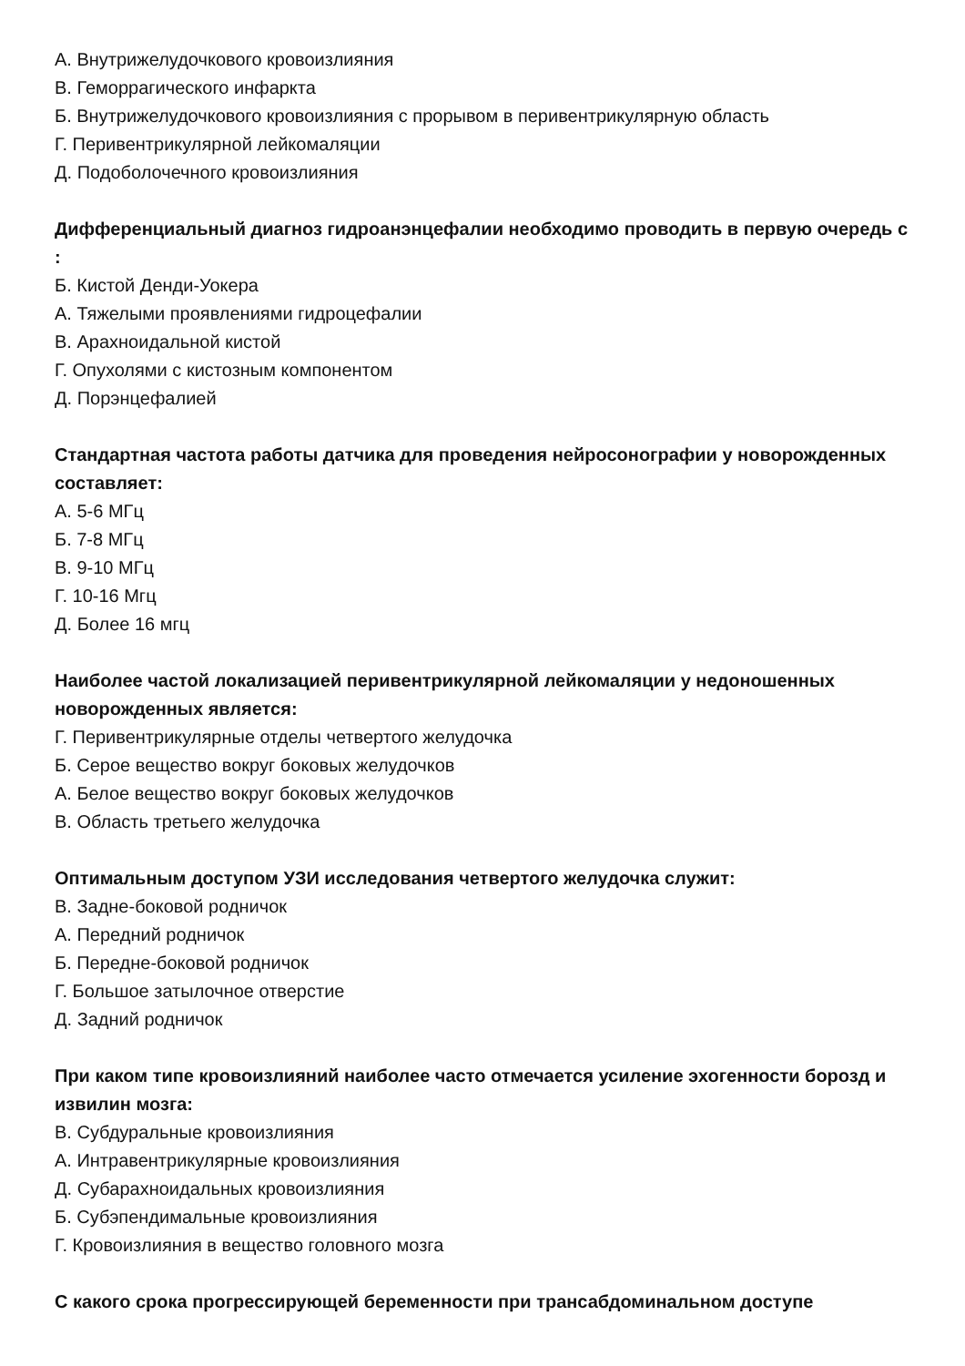А. Внутрижелудочкового кровоизлияния
В. Геморрагического инфаркта
Б. Внутрижелудочкового кровоизлияния с прорывом в перивентрикулярную область
Г. Перивентрикулярной лейкомаляции
Д. Подоболочечного кровоизлияния
Дифференциальный диагноз гидроанэнцефалии необходимо проводить в первую очередь с :
Б. Кистой Денди-Уокера
А. Тяжелыми проявлениями гидроцефалии
В. Арахноидальной кистой
Г. Опухолями с кистозным компонентом
Д. Порэнцефалией
Стандартная частота работы датчика для проведения нейросонографии у новорожденных составляет:
А. 5-6 МГц
Б. 7-8 МГц
В. 9-10 МГц
Г. 10-16 Мгц
Д. Более 16 мгц
Наиболее частой локализацией перивентрикулярной лейкомаляции у недоношенных новорожденных является:
Г. Перивентрикулярные отделы четвертого желудочка
Б. Серое вещество вокруг боковых желудочков
А. Белое вещество вокруг боковых желудочков
В. Область третьего желудочка
Оптимальным доступом УЗИ исследования четвертого желудочка служит:
В. Задне-боковой родничок
А. Передний родничок
Б. Передне-боковой родничок
Г. Большое затылочное отверстие
Д. Задний родничок
При каком типе кровоизлияний наиболее часто отмечается усиление эхогенности борозд и извилин мозга:
В. Субдуральные кровоизлияния
А. Интравентрикулярные кровоизлияния
Д. Субарахноидальных кровоизлияния
Б. Субэпендимальные кровоизлияния
Г. Кровоизлияния в вещество головного мозга
С какого срока прогрессирующей беременности при трансабдоминальном доступе